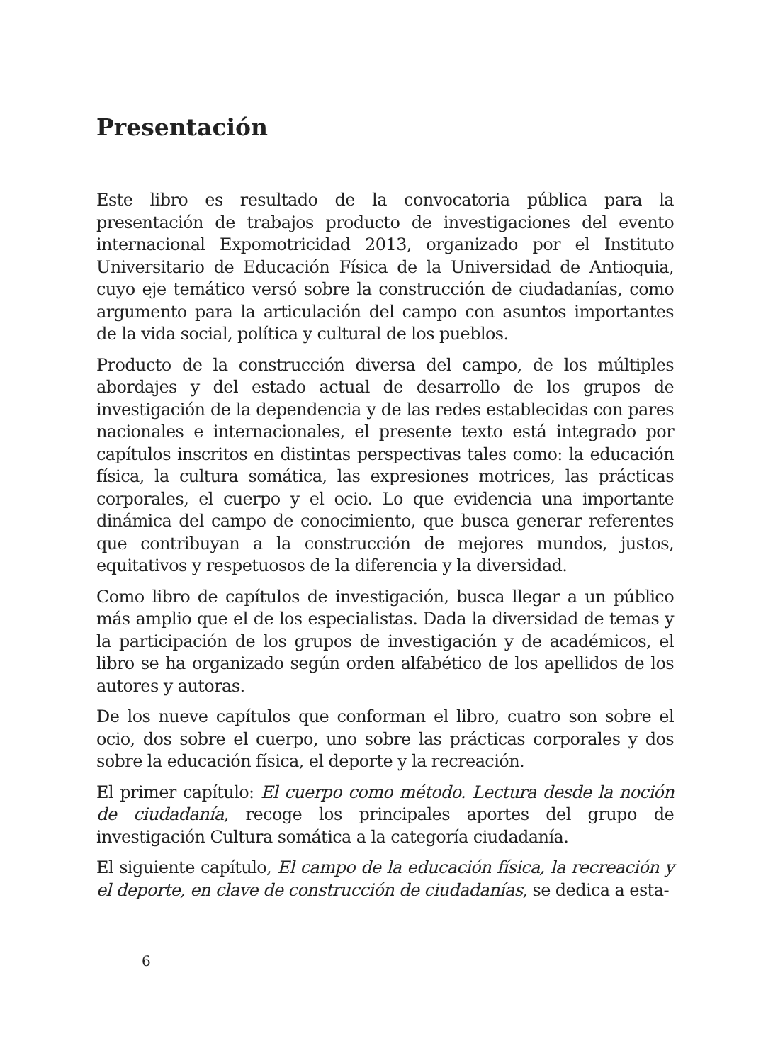Presentación
Este libro es resultado de la convocatoria pública para la presentación de trabajos producto de investigaciones del evento internacional Expomotricidad 2013, organizado por el Instituto Universitario de Educación Física de la Universidad de Antioquia, cuyo eje temático versó sobre la construcción de ciudadanías, como argumento para la articulación del campo con asuntos importantes de la vida social, política y cultural de los pueblos.
Producto de la construcción diversa del campo, de los múltiples abordajes y del estado actual de desarrollo de los grupos de investigación de la dependencia y de las redes establecidas con pares nacionales e internacionales, el presente texto está integrado por capítulos inscritos en distintas perspectivas tales como: la educación física, la cultura somática, las expresiones motrices, las prácticas corporales, el cuerpo y el ocio. Lo que evidencia una importante dinámica del campo de conocimiento, que busca generar referentes que contribuyan a la construcción de mejores mundos, justos, equitativos y respetuosos de la diferencia y la diversidad.
Como libro de capítulos de investigación, busca llegar a un público más amplio que el de los especialistas. Dada la diversidad de temas y la participación de los grupos de investigación y de académicos, el libro se ha organizado según orden alfabético de los apellidos de los autores y autoras.
De los nueve capítulos que conforman el libro, cuatro son sobre el ocio, dos sobre el cuerpo, uno sobre las prácticas corporales y dos sobre la educación física, el deporte y la recreación.
El primer capítulo: El cuerpo como método. Lectura desde la noción de ciudadanía, recoge los principales aportes del grupo de investigación Cultura somática a la categoría ciudadanía.
El siguiente capítulo, El campo de la educación física, la recreación y el deporte, en clave de construcción de ciudadanías, se dedica a esta-
6